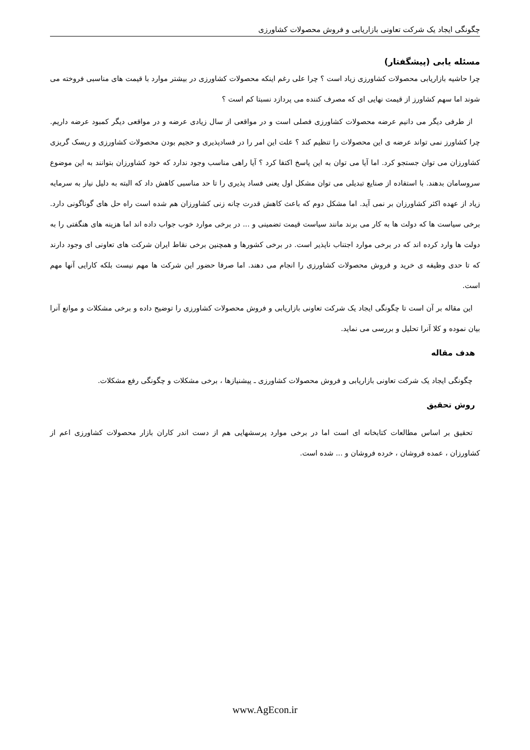چگونگی ایجاد یک شرکت تعاونی بازاریابی و فروش محصولات کشاورزی
مسئله یابی (پیشگفتار)
چرا حاشیه بازاریابی محصولات کشاورزی زیاد است ؟ چرا علی رغم اینکه محصولات کشاورزی در بیشتر موارد با قیمت های مناسبی فروخته می شوند اما سهم کشاورز از قیمت نهایی ای که مصرف کننده می پردازد نسبتا کم است ؟
از طرفی دیگر می دانیم عرضه محصولات کشاورزی فصلی است و در مواقعی از سال زیادی عرضه و در مواقعی دیگر کمبود عرضه داریم. چرا کشاورز نمی تواند عرضه ی این محصولات را تنظیم کند ؟ علت این امر را در فسادپذیری و حجیم بودن محصولات کشاورزی و ریسک گریزی کشاورزان می توان جستجو کرد. اما آیا می توان به این پاسخ اکتفا کرد ؟ آیا راهی مناسب وجود ندارد که خود کشاورزان بتوانند به این موضوع سروسامان بدهند. با استفاده از صنایع تبدیلی می توان مشکل اول یعنی فساد پذیری را تا حد مناسبی کاهش داد که البته به دلیل نیاز به سرمایه زیاد از عهده اکثر کشاورزان بر نمی آید. اما مشکل دوم که باعث کاهش قدرت چانه زنی کشاورزان هم شده است راه حل های گوناگونی دارد. برخی سیاست ها که دولت ها به کار می برند مانند سیاست قیمت تضمینی و ... در برخی موارد خوب جواب داده اند اما هزینه های هنگفتی را به دولت ها وارد کرده اند که در برخی موارد اجتناب ناپذیر است. در برخی کشورها و همچنین برخی نقاط ایران شرکت های تعاونی ای وجود دارند که تا حدی وظیفه ی خرید و فروش محصولات کشاورزی را انجام می دهند. اما صرفا حضور این شرکت ها مهم نیست بلکه کارایی آنها مهم است.
این مقاله بر آن است تا چگونگی ایجاد یک شرکت تعاونی بازاریابی و فروش محصولات کشاورزی را توضیح داده و برخی مشکلات و موانع آنرا بیان نموده و کلا آنرا تحلیل و بررسی می نماید.
هدف مقاله
چگونگی ایجاد یک شرکت تعاونی بازاریابی و فروش محصولات کشاورزی ـ پیشنیازها ، برخی مشکلات و چگونگی رفع مشکلات.
روش تحقیق
تحقیق بر اساس مطالعات کتابخانه ای است اما در برخی موارد پرسشهایی هم از دست اندر کاران بازار محصولات کشاورزی اعم از کشاورزان ، عمده فروشان ، خرده فروشان و ... شده است.
www.AgEcon.ir